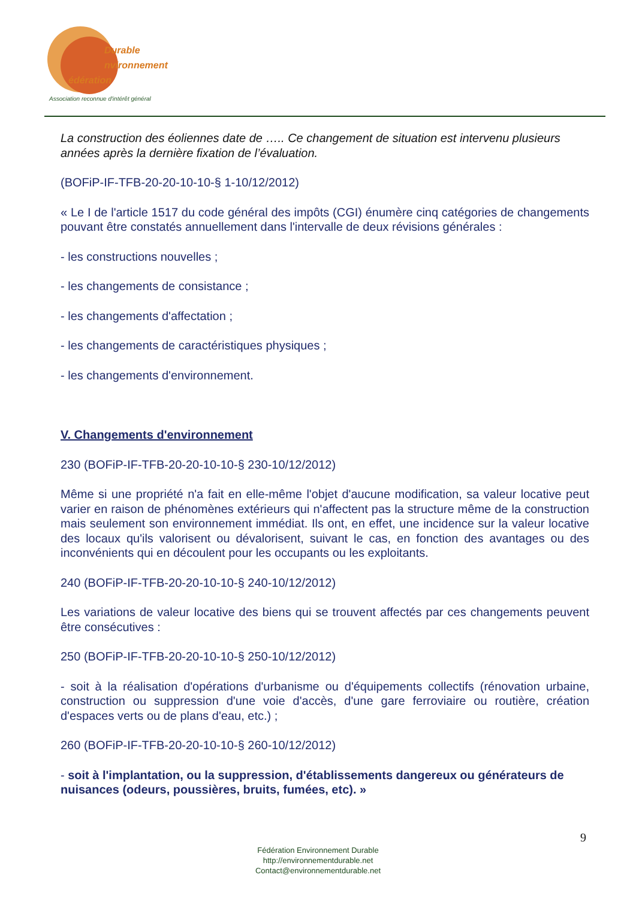Durable
nvironnement
édération
Association reconnue d'intérêt général
La construction des éoliennes date de ….. Ce changement de situation est intervenu plusieurs années après la dernière fixation de l’évaluation.
(BOFiP-IF-TFB-20-20-10-10-§ 1-10/12/2012)
« Le I de l'article 1517 du code général des impôts (CGI) énumère cinq catégories de changements pouvant être constatés annuellement dans l'intervalle de deux révisions générales :
- les constructions nouvelles ;
- les changements de consistance ;
- les changements d'affectation ;
- les changements de caractéristiques physiques ;
- les changements d'environnement.
V. Changements d'environnement
230 (BOFiP-IF-TFB-20-20-10-10-§ 230-10/12/2012)
Même si une propriété n'a fait en elle-même l'objet d'aucune modification, sa valeur locative peut varier en raison de phénomènes extérieurs qui n'affectent pas la structure même de la construction mais seulement son environnement immédiat. Ils ont, en effet, une incidence sur la valeur locative des locaux qu'ils valorisent ou dévalorisent, suivant le cas, en fonction des avantages ou des inconvénients qui en découlent pour les occupants ou les exploitants.
240 (BOFiP-IF-TFB-20-20-10-10-§ 240-10/12/2012)
Les variations de valeur locative des biens qui se trouvent affectés par ces changements peuvent être consécutives :
250 (BOFiP-IF-TFB-20-20-10-10-§ 250-10/12/2012)
- soit à la réalisation d'opérations d'urbanisme ou d'équipements collectifs (rénovation urbaine, construction ou suppression d'une voie d'accès, d'une gare ferroviaire ou routière, création d'espaces verts ou de plans d'eau, etc.) ;
260 (BOFiP-IF-TFB-20-20-10-10-§ 260-10/12/2012)
- soit à l'implantation, ou la suppression, d'établissements dangereux ou générateurs de nuisances (odeurs, poussières, bruits, fumées, etc). »
9
Fédération Environnement Durable
http://environnementdurable.net
Contact@environnementdurable.net